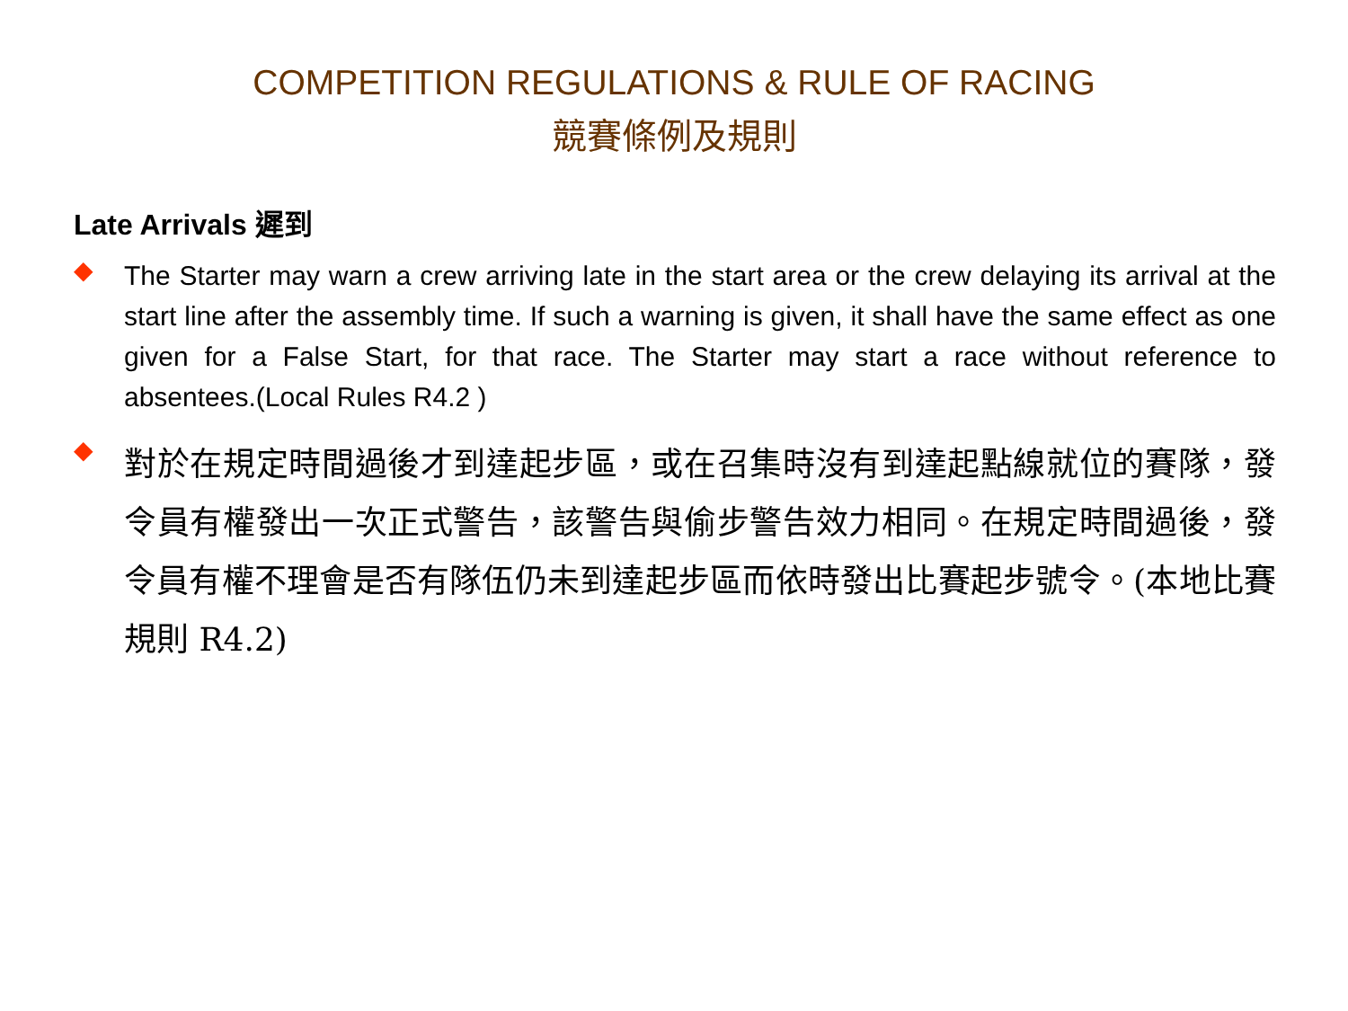COMPETITION REGULATIONS & RULE OF RACING
競賽條例及規則
Late Arrivals 遲到
◆
The Starter may warn a crew arriving late in the start area or the crew delaying its arrival at the start line after the assembly time. If such a warning is given, it shall have the same effect as one given for a False Start, for that race. The Starter may start a race without reference to absentees.(Local Rules R4.2 )
◆
對於在規定時間過後才到達起步區，或在召集時沒有到達起點線就位的賽隊，發令員有權發出一次正式警告，該警告與偷步警告效力相同。在規定時間過後，發令員有權不理會是否有隊伍仍未到達起步區而依時發出比賽起步號令。(本地比賽規則 R4.2)